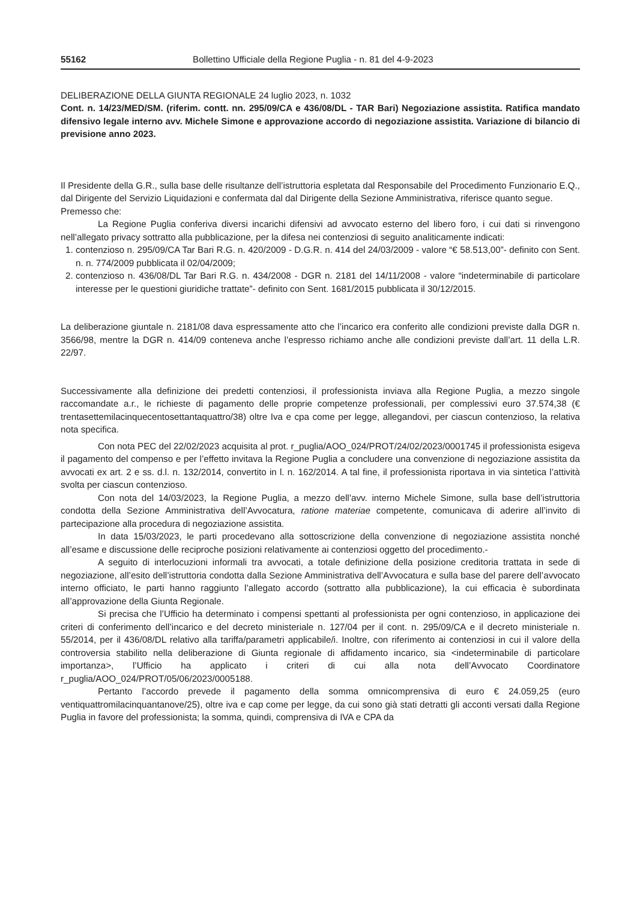55162 Bollettino Ufficiale della Regione Puglia - n. 81 del 4-9-2023
DELIBERAZIONE DELLA GIUNTA REGIONALE 24 luglio 2023, n. 1032
Cont. n. 14/23/MED/SM. (riferim. contt. nn. 295/09/CA e 436/08/DL - TAR Bari) Negoziazione assistita. Ratifica mandato difensivo legale interno avv. Michele Simone e approvazione accordo di negoziazione assistita. Variazione di bilancio di previsione anno 2023.
Il Presidente della G.R., sulla base delle risultanze dell’istruttoria espletata dal Responsabile del Procedimento Funzionario E.Q., dal Dirigente del Servizio Liquidazioni e confermata dal dal Dirigente della Sezione Amministrativa, riferisce quanto segue.
Premesso che:
La Regione Puglia conferiva diversi incarichi difensivi ad avvocato esterno del libero foro, i cui dati si rinvengono nell’allegato privacy sottratto alla pubblicazione, per la difesa nei contenziosi di seguito analiticamente indicati:
1. contenzioso n. 295/09/CA Tar Bari R.G. n. 420/2009 - D.G.R. n. 414 del 24/03/2009 - valore “€ 58.513,00”- definito con Sent. n. n. 774/2009 pubblicata il 02/04/2009;
2. contenzioso n. 436/08/DL Tar Bari R.G. n. 434/2008 - DGR n. 2181 del 14/11/2008 - valore “indeterminabile di particolare interesse per le questioni giuridiche trattate”- definito con Sent. 1681/2015 pubblicata il 30/12/2015.
La deliberazione giuntale n. 2181/08 dava espressamente atto che l’incarico era conferito alle condizioni previste dalla DGR n. 3566/98, mentre la DGR n. 414/09 conteneva anche l’espresso richiamo anche alle condizioni previste dall’art. 11 della L.R. 22/97.
Successivamente alla definizione dei predetti contenziosi, il professionista inviava alla Regione Puglia, a mezzo singole raccomandate a.r., le richieste di pagamento delle proprie competenze professionali, per complessivi euro 37.574,38 (€ trentasettemilacinquecentosettantaquattro/38) oltre Iva e cpa come per legge, allegandovi, per ciascun contenzioso, la relativa nota specifica.
Con nota PEC del 22/02/2023 acquisita al prot. r_puglia/AOO_024/PROT/24/02/2023/0001745 il professionista esigeva il pagamento del compenso e per l’effetto invitava la Regione Puglia a concludere una convenzione di negoziazione assistita da avvocati ex art. 2 e ss. d.l. n. 132/2014, convertito in l. n. 162/2014. A tal fine, il professionista riportava in via sintetica l’attività svolta per ciascun contenzioso.
Con nota del 14/03/2023, la Regione Puglia, a mezzo dell’avv. interno Michele Simone, sulla base dell’istruttoria condotta della Sezione Amministrativa dell’Avvocatura, ratione materiae competente, comunicava di aderire all’invito di partecipazione alla procedura di negoziazione assistita.
In data 15/03/2023, le parti procedevano alla sottoscrizione della convenzione di negoziazione assistita nonché all’esame e discussione delle reciproche posizioni relativamente ai contenziosi oggetto del procedimento.-
A seguito di interlocuzioni informali tra avvocati, a totale definizione della posizione creditoria trattata in sede di negoziazione, all’esito dell’istruttoria condotta dalla Sezione Amministrativa dell’Avvocatura e sulla base del parere dell’avvocato interno officiato, le parti hanno raggiunto l’allegato accordo (sottratto alla pubblicazione), la cui efficacia è subordinata all’approvazione della Giunta Regionale.
Si precisa che l’Ufficio ha determinato i compensi spettanti al professionista per ogni contenzioso, in applicazione dei criteri di conferimento dell’incarico e del decreto ministeriale n. 127/04 per il cont. n. 295/09/CA e il decreto ministeriale n. 55/2014, per il 436/08/DL relativo alla tariffa/parametri applicabile/i. Inoltre, con riferimento ai contenziosi in cui il valore della controversia stabilito nella deliberazione di Giunta regionale di affidamento incarico, sia <indeterminabile di particolare importanza>, l’Ufficio ha applicato i criteri di cui alla nota dell’Avvocato Coordinatore r_puglia/AOO_024/PROT/05/06/2023/0005188.
Pertanto l’accordo prevede il pagamento della somma omnicomprensiva di euro € 24.059,25 (euro ventiquattromilacinquantanove/25), oltre iva e cap come per legge, da cui sono già stati detratti gli acconti versati dalla Regione Puglia in favore del professionista; la somma, quindi, comprensiva di IVA e CPA da